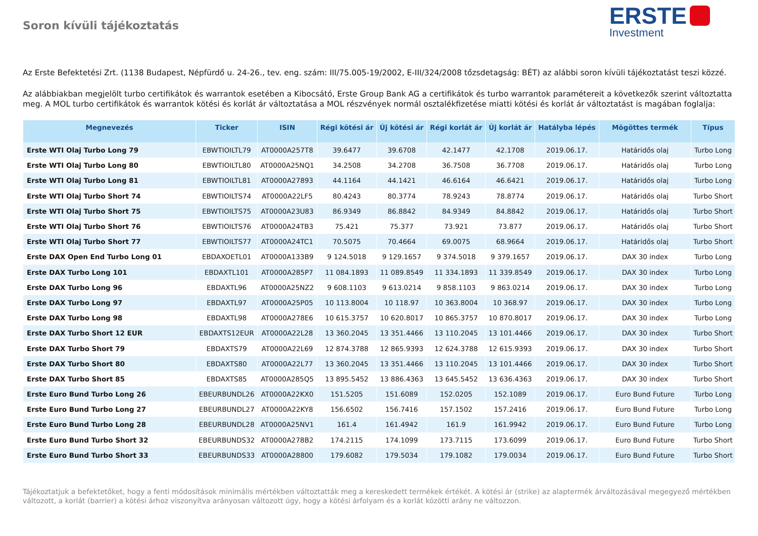Soron kívüli tájékoztatás
ERSTE
Investment
Az Erste Befektetési Zrt. (1138 Budapest, Népfürdő u. 24-26., tev. eng. szám: III/75.005-19/2002, E-III/324/2008 tőzsdetagság: BÉT) az alábbi soron kívüli tájékoztatást teszi közzé.
Az alábbiakban megjelölt turbo certifikátok és warrantok esetében a Kibocsátó, Erste Group Bank AG a certifikátok és turbo warrantok paramétereit a következők szerint változtatta meg. A MOL turbo certifikátok és warrantok kötési és korlát ár változtatása a MOL részvények normál osztalékfizetése miatti kötési és korlát ár változtatást is magában foglalja:
| Megnevezés | Ticker | ISIN | Régi kötési ár | Új kötési ár | Régi korlát ár | Új korlát ár | Hatályba lépés | Mögöttes termék | Típus |
| --- | --- | --- | --- | --- | --- | --- | --- | --- | --- |
| Erste WTI Olaj Turbo Long 79 | EBWTIOILTL79 | AT0000A257T8 | 39.6477 | 39.6708 | 42.1477 | 42.1708 | 2019.06.17. | Határidős olaj | Turbo Long |
| Erste WTI Olaj Turbo Long 80 | EBWTIOILTL80 | AT0000A25NQ1 | 34.2508 | 34.2708 | 36.7508 | 36.7708 | 2019.06.17. | Határidős olaj | Turbo Long |
| Erste WTI Olaj Turbo Long 81 | EBWTIOILTL81 | AT0000A27893 | 44.1164 | 44.1421 | 46.6164 | 46.6421 | 2019.06.17. | Határidős olaj | Turbo Long |
| Erste WTI Olaj Turbo Short 74 | EBWTIOILTS74 | AT0000A22LF5 | 80.4243 | 80.3774 | 78.9243 | 78.8774 | 2019.06.17. | Határidős olaj | Turbo Short |
| Erste WTI Olaj Turbo Short 75 | EBWTIOILTS75 | AT0000A23U83 | 86.9349 | 86.8842 | 84.9349 | 84.8842 | 2019.06.17. | Határidős olaj | Turbo Short |
| Erste WTI Olaj Turbo Short 76 | EBWTIOILTS76 | AT0000A24TB3 | 75.421 | 75.377 | 73.921 | 73.877 | 2019.06.17. | Határidős olaj | Turbo Short |
| Erste WTI Olaj Turbo Short 77 | EBWTIOILTS77 | AT0000A24TC1 | 70.5075 | 70.4664 | 69.0075 | 68.9664 | 2019.06.17. | Határidős olaj | Turbo Short |
| Erste DAX Open End Turbo Long 01 | EBDAXOETL01 | AT0000A133B9 | 9 124.5018 | 9 129.1657 | 9 374.5018 | 9 379.1657 | 2019.06.17. | DAX 30 index | Turbo Long |
| Erste DAX Turbo Long 101 | EBDAXTL101 | AT0000A285P7 | 11 084.1893 | 11 089.8549 | 11 334.1893 | 11 339.8549 | 2019.06.17. | DAX 30 index | Turbo Long |
| Erste DAX Turbo Long 96 | EBDAXTL96 | AT0000A25NZ2 | 9 608.1103 | 9 613.0214 | 9 858.1103 | 9 863.0214 | 2019.06.17. | DAX 30 index | Turbo Long |
| Erste DAX Turbo Long 97 | EBDAXTL97 | AT0000A25P05 | 10 113.8004 | 10 118.97 | 10 363.8004 | 10 368.97 | 2019.06.17. | DAX 30 index | Turbo Long |
| Erste DAX Turbo Long 98 | EBDAXTL98 | AT0000A278E6 | 10 615.3757 | 10 620.8017 | 10 865.3757 | 10 870.8017 | 2019.06.17. | DAX 30 index | Turbo Long |
| Erste DAX Turbo Short 12 EUR | EBDAXTS12EUR | AT0000A22L28 | 13 360.2045 | 13 351.4466 | 13 110.2045 | 13 101.4466 | 2019.06.17. | DAX 30 index | Turbo Short |
| Erste DAX Turbo Short 79 | EBDAXTS79 | AT0000A22L69 | 12 874.3788 | 12 865.9393 | 12 624.3788 | 12 615.9393 | 2019.06.17. | DAX 30 index | Turbo Short |
| Erste DAX Turbo Short 80 | EBDAXTS80 | AT0000A22L77 | 13 360.2045 | 13 351.4466 | 13 110.2045 | 13 101.4466 | 2019.06.17. | DAX 30 index | Turbo Short |
| Erste DAX Turbo Short 85 | EBDAXTS85 | AT0000A285Q5 | 13 895.5452 | 13 886.4363 | 13 645.5452 | 13 636.4363 | 2019.06.17. | DAX 30 index | Turbo Short |
| Erste Euro Bund Turbo Long 26 | EBEURBUNDL26 | AT0000A22KX0 | 151.5205 | 151.6089 | 152.0205 | 152.1089 | 2019.06.17. | Euro Bund Future | Turbo Long |
| Erste Euro Bund Turbo Long 27 | EBEURBUNDL27 | AT0000A22KY8 | 156.6502 | 156.7416 | 157.1502 | 157.2416 | 2019.06.17. | Euro Bund Future | Turbo Long |
| Erste Euro Bund Turbo Long 28 | EBEURBUNDL28 | AT0000A25NV1 | 161.4 | 161.4942 | 161.9 | 161.9942 | 2019.06.17. | Euro Bund Future | Turbo Long |
| Erste Euro Bund Turbo Short 32 | EBEURBUNDS32 | AT0000A278B2 | 174.2115 | 174.1099 | 173.7115 | 173.6099 | 2019.06.17. | Euro Bund Future | Turbo Short |
| Erste Euro Bund Turbo Short 33 | EBEURBUNDS33 | AT0000A28800 | 179.6082 | 179.5034 | 179.1082 | 179.0034 | 2019.06.17. | Euro Bund Future | Turbo Short |
Tájékoztatjuk a befektetőket, hogy a fenti módosítások minimális mértékben változtatták meg a kereskedett termékek értékét. A kötési ár (strike) az alaptermék árváltozásával megegyező mértékben változott, a korlát (barrier) a kötési árhoz viszonyítva arányosan változott úgy, hogy a kötési árfolyam és a korlát közötti arány ne változzon.